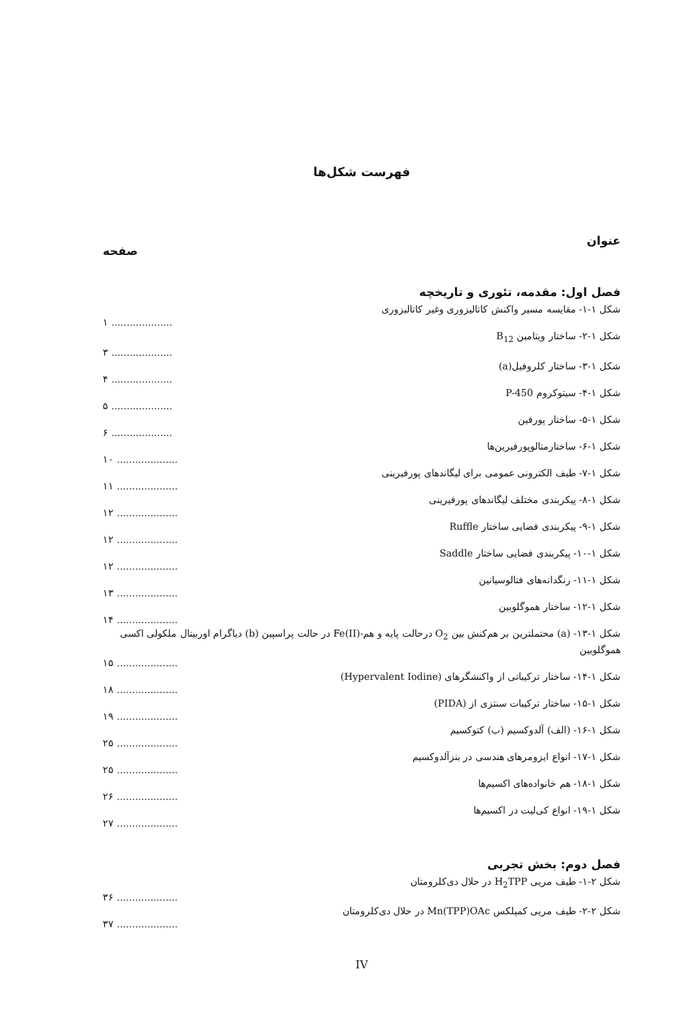فهرست شکل‌ها
عنوان صفحه
فصل اول: مقدمه، تئوری و تاریخچه
شکل ۱-۱- مقایسه مسیر واکنش کاتالیزوری وغیر کاتالیزوری
۱ ....................
شکل ۱-۲- ساختار ویتامین B<sub>12</sub>
۳ ....................
شکل ۱-۳- ساختار کلروفیل(a)
۴ ....................
شکل ۱-۴- سیتوکروم P-450
۵ ....................
شکل ۱-۵- ساختار پورفین
۶ ....................
شکل ۱-۶- ساختارمتالوپورفیرین‌ها
۱۰ ....................
شکل ۱-۷- طیف الکترونی عمومی برای لیگاندهای پورفیرینی
۱۱ ....................
شکل ۱-۸- پیکربندی مختلف لیگاندهای پورفیرینی
۱۲ ....................
شکل ۱-۹- پیکربندی فضایی ساختار Ruffle
۱۲ ....................
شکل ۱-۱۰- پیکربندی فضایی ساختار Saddle
۱۲ ....................
شکل ۱-۱۱- رنگدانه‌های فتالوسیانین
۱۳ ....................
شکل ۱-۱۲- ساختار هموگلوبین
۱۴ ....................
شکل ۱-۱۳- (a) محتملترین بر هم‌کنش بین O<sub>2</sub> درحالت پایه و هم-(Fe(II در حالت پراسپین (b) دیاگرام اوربیتال ملکولی اکسی هموگلوبین
۱۵ ....................
شکل ۱-۱۴- ساختار ترکیباتی از واکنشگرهای (Hypervalent Iodine)
۱۸ ....................
شکل ۱-۱۵- ساختار ترکیبات سنتزی از (PIDA)
۱۹ ....................
شکل ۱-۱۶- (الف) آلدوکسیم (ب) کتوکسیم
۲۵ ....................
شکل ۱-۱۷- انواع ایزومرهای هندسی در بنزآلدوکسیم
۲۵ ....................
شکل ۱-۱۸- هم خانواده‌های اکسیم‌ها
۲۶ ....................
شکل ۱-۱۹- انواع کی‌لیت در اکسیم‌ها
۲۷ ....................
فصل دوم: بخش تجربی
شکل ۲-۱- طیف مریی H<sub>2</sub>TPP در حلال دی‌کلرومتان
۳۶ ....................
شکل ۲-۲- طیف مریی کمپلکس Mn(TPP)OAc در حلال دی‌کلرومتان
۳۷ ....................
IV